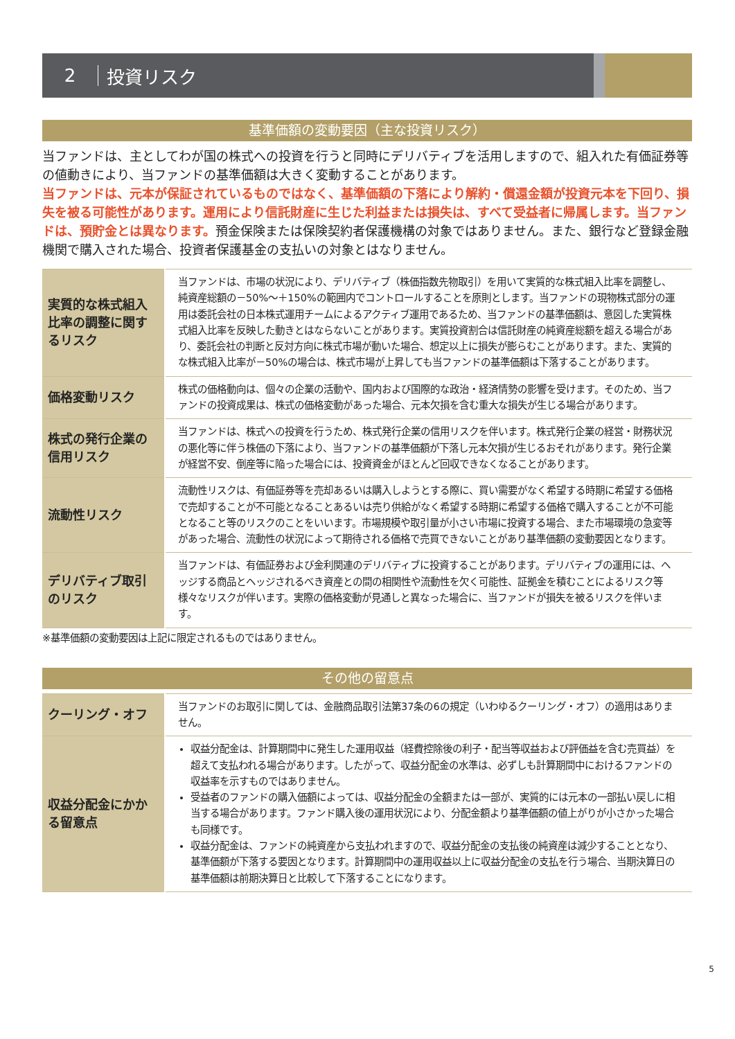2 投資リスク
基準価額の変動要因（主な投資リスク）
当ファンドは、主としてわが国の株式への投資を行うと同時にデリバティブを活用しますので、組入れた有価証券等の値動きにより、当ファンドの基準価額は大きく変動することがあります。
当ファンドは、元本が保証されているものではなく、基準価額の下落により解約・償還金額が投資元本を下回り、損失を被る可能性があります。運用により信託財産に生じた利益または損失は、すべて受益者に帰属します。当ファンドは、預貯金とは異なります。預金保険または保険契約者保護機構の対象ではありません。また、銀行など登録金融機関で購入された場合、投資者保護基金の支払いの対象とはなりません。
| 実質的な株式組入比率の調整に関するリスク | 当ファンドは、市場の状況により、デリバティブ（株価指数先物取引）を用いて実質的な株式組入比率を調整し、純資産総額の－50%～＋150%の範囲内でコントロールすることを原則とします。当ファンドの現物株式部分の運用は委託会社の日本株式運用チームによるアクティブ運用であるため、当ファンドの基準価額は、意図した実質株式組入比率を反映した動きとはならないことがあります。実質投資割合は信託財産の純資産総額を超える場合があり、委託会社の判断と反対方向に株式市場が動いた場合、想定以上に損失が膨らむことがあります。また、実質的な株式組入比率が－50%の場合は、株式市場が上昇しても当ファンドの基準価額は下落することがあります。 |
| 価格変動リスク | 株式の価格動向は、個々の企業の活動や、国内および国際的な政治・経済情勢の影響を受けます。そのため、当ファンドの投資成果は、株式の価格変動があった場合、元本欠損を含む重大な損失が生じる場合があります。 |
| 株式の発行企業の信用リスク | 当ファンドは、株式への投資を行うため、株式発行企業の信用リスクを伴います。株式発行企業の経営・財務状況の悪化等に伴う株価の下落により、当ファンドの基準価額が下落し元本欠損が生じるおそれがあります。発行企業が経営不安、倒産等に陥った場合には、投資資金がほとんど回収できなくなることがあります。 |
| 流動性リスク | 流動性リスクは、有価証券等を売却あるいは購入しようとする際に、買い需要がなく希望する時期に希望する価格で売却することが不可能となることあるいは売り供給がなく希望する時期に希望する価格で購入することが不可能となること等のリスクのことをいいます。市場規模や取引量が小さい市場に投資する場合、また市場環境の急変等があった場合、流動性の状況によって期待される価格で売買できないことがあり基準価額の変動要因となります。 |
| デリバティブ取引のリスク | 当ファンドは、有価証券および金利関連のデリバティブに投資することがあります。デリバティブの運用には、ヘッジする商品とヘッジされるべき資産との間の相関性や流動性を欠く可能性、証拠金を積むことによるリスク等様々なリスクが伴います。実際の価格変動が見通しと異なった場合に、当ファンドが損失を被るリスクを伴います。 |
※基準価額の変動要因は上記に限定されるものではありません。
その他の留意点
| クーリング・オフ | 当ファンドのお取引に関しては、金融商品取引法第37条の6の規定（いわゆるクーリング・オフ）の適用はありません。 |
| 収益分配金にかかる留意点 | 収益分配金は、計算期間中に発生した運用収益（経費控除後の利子・配当等収益および評価益を含む売買益）を超えて支払われる場合があります。したがって、収益分配金の水準は、必ずしも計算期間中におけるファンドの収益率を示すものではありません。 受益者のファンドの購入価額によっては、収益分配金の全額または一部が、実質的には元本の一部払い戻しに相当する場合があります。ファンド購入後の運用状況により、分配金額より基準価額の値上がりが小さかった場合も同様です。 収益分配金は、ファンドの純資産から支払われますので、収益分配金の支払後の純資産は減少することとなり、基準価額が下落する要因となります。計算期間中の運用収益以上に収益分配金の支払を行う場合、当期決算日の基準価額は前期決算日と比較して下落することになります。 |
5